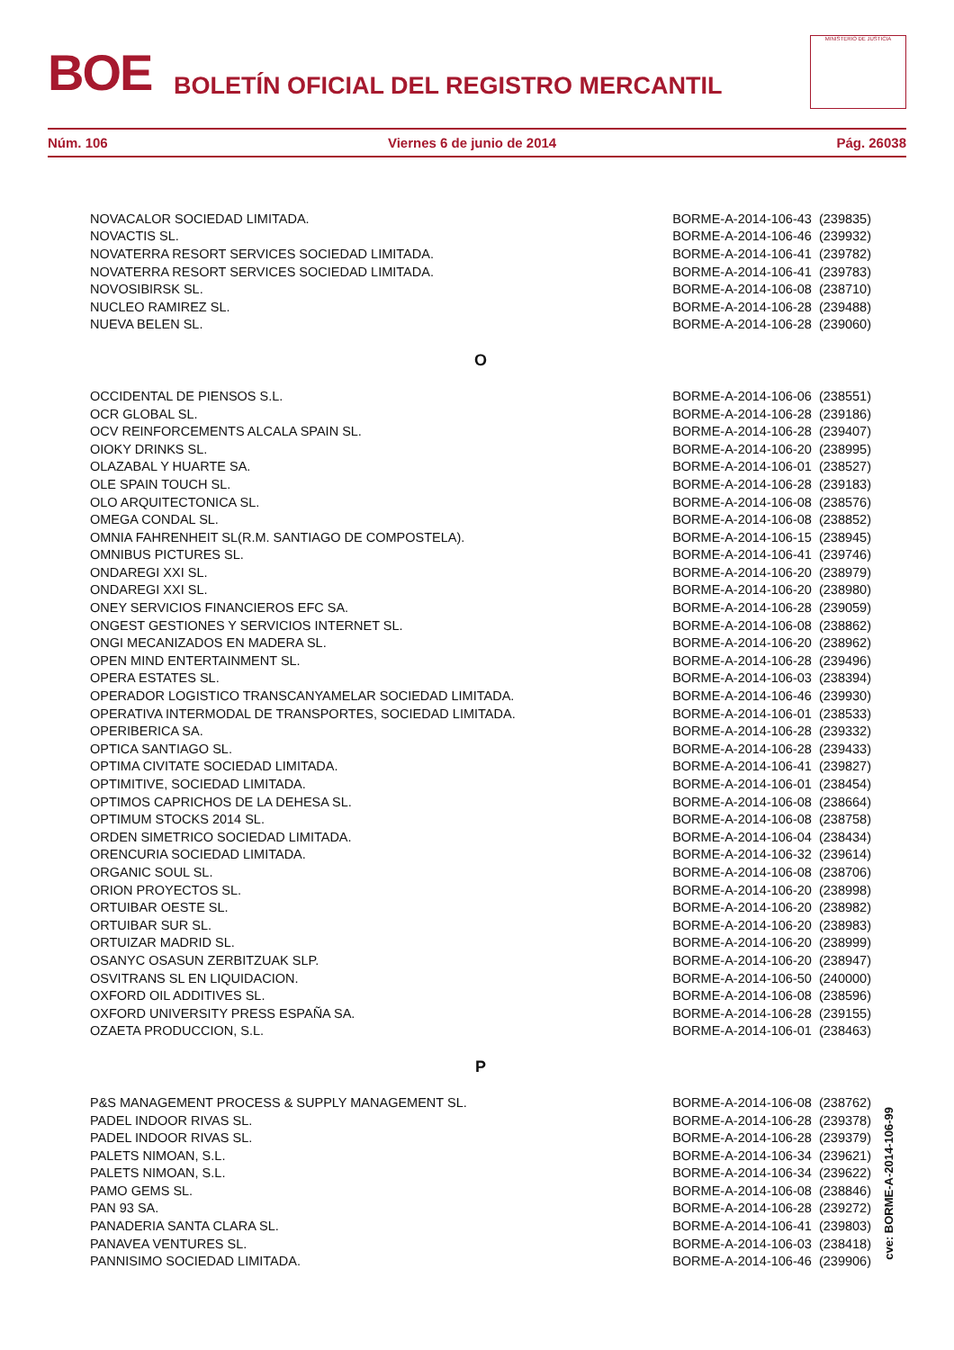BOE
BOLETÍN OFICIAL DEL REGISTRO MERCANTIL
MINISTERIO DE JUSTICIA
Núm. 106 Viernes 6 de junio de 2014 Pág. 26038
| NOVACALOR SOCIEDAD LIMITADA. | BORME-A-2014-106-43 (239835) |
| NOVACTIS SL. | BORME-A-2014-106-46 (239932) |
| NOVATERRA RESORT SERVICES SOCIEDAD LIMITADA. | BORME-A-2014-106-41 (239782) |
| NOVATERRA RESORT SERVICES SOCIEDAD LIMITADA. | BORME-A-2014-106-41 (239783) |
| NOVOSIBIRSK SL. | BORME-A-2014-106-08 (238710) |
| NUCLEO RAMIREZ SL. | BORME-A-2014-106-28 (239488) |
| NUEVA BELEN SL. | BORME-A-2014-106-28 (239060) |
| O | |
| OCCIDENTAL DE PIENSOS S.L. | BORME-A-2014-106-06 (238551) |
| OCR GLOBAL SL. | BORME-A-2014-106-28 (239186) |
| OCV REINFORCEMENTS ALCALA SPAIN SL. | BORME-A-2014-106-28 (239407) |
| OIOKY DRINKS SL. | BORME-A-2014-106-20 (238995) |
| OLAZABAL Y HUARTE SA. | BORME-A-2014-106-01 (238527) |
| OLE SPAIN TOUCH SL. | BORME-A-2014-106-28 (239183) |
| OLO ARQUITECTONICA SL. | BORME-A-2014-106-08 (238576) |
| OMEGA CONDAL SL. | BORME-A-2014-106-08 (238852) |
| OMNIA FAHRENHEIT SL(R.M. SANTIAGO DE COMPOSTELA). | BORME-A-2014-106-15 (238945) |
| OMNIBUS PICTURES SL. | BORME-A-2014-106-41 (239746) |
| ONDAREGI XXI SL. | BORME-A-2014-106-20 (238979) |
| ONDAREGI XXI SL. | BORME-A-2014-106-20 (238980) |
| ONEY SERVICIOS FINANCIEROS EFC SA. | BORME-A-2014-106-28 (239059) |
| ONGEST GESTIONES Y SERVICIOS INTERNET SL. | BORME-A-2014-106-08 (238862) |
| ONGI MECANIZADOS EN MADERA SL. | BORME-A-2014-106-20 (238962) |
| OPEN MIND ENTERTAINMENT SL. | BORME-A-2014-106-28 (239496) |
| OPERA ESTATES SL. | BORME-A-2014-106-03 (238394) |
| OPERADOR LOGISTICO TRANSCANYAMELAR SOCIEDAD LIMITADA. | BORME-A-2014-106-46 (239930) |
| OPERATIVA INTERMODAL DE TRANSPORTES, SOCIEDAD LIMITADA. | BORME-A-2014-106-01 (238533) |
| OPERIBERICA SA. | BORME-A-2014-106-28 (239332) |
| OPTICA SANTIAGO SL. | BORME-A-2014-106-28 (239433) |
| OPTIMA CIVITATE SOCIEDAD LIMITADA. | BORME-A-2014-106-41 (239827) |
| OPTIMITIVE, SOCIEDAD LIMITADA. | BORME-A-2014-106-01 (238454) |
| OPTIMOS CAPRICHOS DE LA DEHESA SL. | BORME-A-2014-106-08 (238664) |
| OPTIMUM STOCKS 2014 SL. | BORME-A-2014-106-08 (238758) |
| ORDEN SIMETRICO SOCIEDAD LIMITADA. | BORME-A-2014-106-04 (238434) |
| ORENCURIA SOCIEDAD LIMITADA. | BORME-A-2014-106-32 (239614) |
| ORGANIC SOUL SL. | BORME-A-2014-106-08 (238706) |
| ORION PROYECTOS SL. | BORME-A-2014-106-20 (238998) |
| ORTUIBAR OESTE SL. | BORME-A-2014-106-20 (238982) |
| ORTUIBAR SUR SL. | BORME-A-2014-106-20 (238983) |
| ORTUIZAR MADRID SL. | BORME-A-2014-106-20 (238999) |
| OSANYC OSASUN ZERBITZUAK SLP. | BORME-A-2014-106-20 (238947) |
| OSVITRANS SL EN LIQUIDACION. | BORME-A-2014-106-50 (240000) |
| OXFORD OIL ADDITIVES SL. | BORME-A-2014-106-08 (238596) |
| OXFORD UNIVERSITY PRESS ESPAÑA SA. | BORME-A-2014-106-28 (239155) |
| OZAETA PRODUCCION, S.L. | BORME-A-2014-106-01 (238463) |
| P | |
| P&S MANAGEMENT PROCESS & SUPPLY MANAGEMENT SL. | BORME-A-2014-106-08 (238762) |
| PADEL INDOOR RIVAS SL. | BORME-A-2014-106-28 (239378) |
| PADEL INDOOR RIVAS SL. | BORME-A-2014-106-28 (239379) |
| PALETS NIMOAN, S.L. | BORME-A-2014-106-34 (239621) |
| PALETS NIMOAN, S.L. | BORME-A-2014-106-34 (239622) |
| PAMO GEMS SL. | BORME-A-2014-106-08 (238846) |
| PAN 93 SA. | BORME-A-2014-106-28 (239272) |
| PANADERIA SANTA CLARA SL. | BORME-A-2014-106-41 (239803) |
| PANAVEA VENTURES SL. | BORME-A-2014-106-03 (238418) |
| PANNISIMO SOCIEDAD LIMITADA. | BORME-A-2014-106-46 (239906) |
cve: BORME-A-2014-106-99